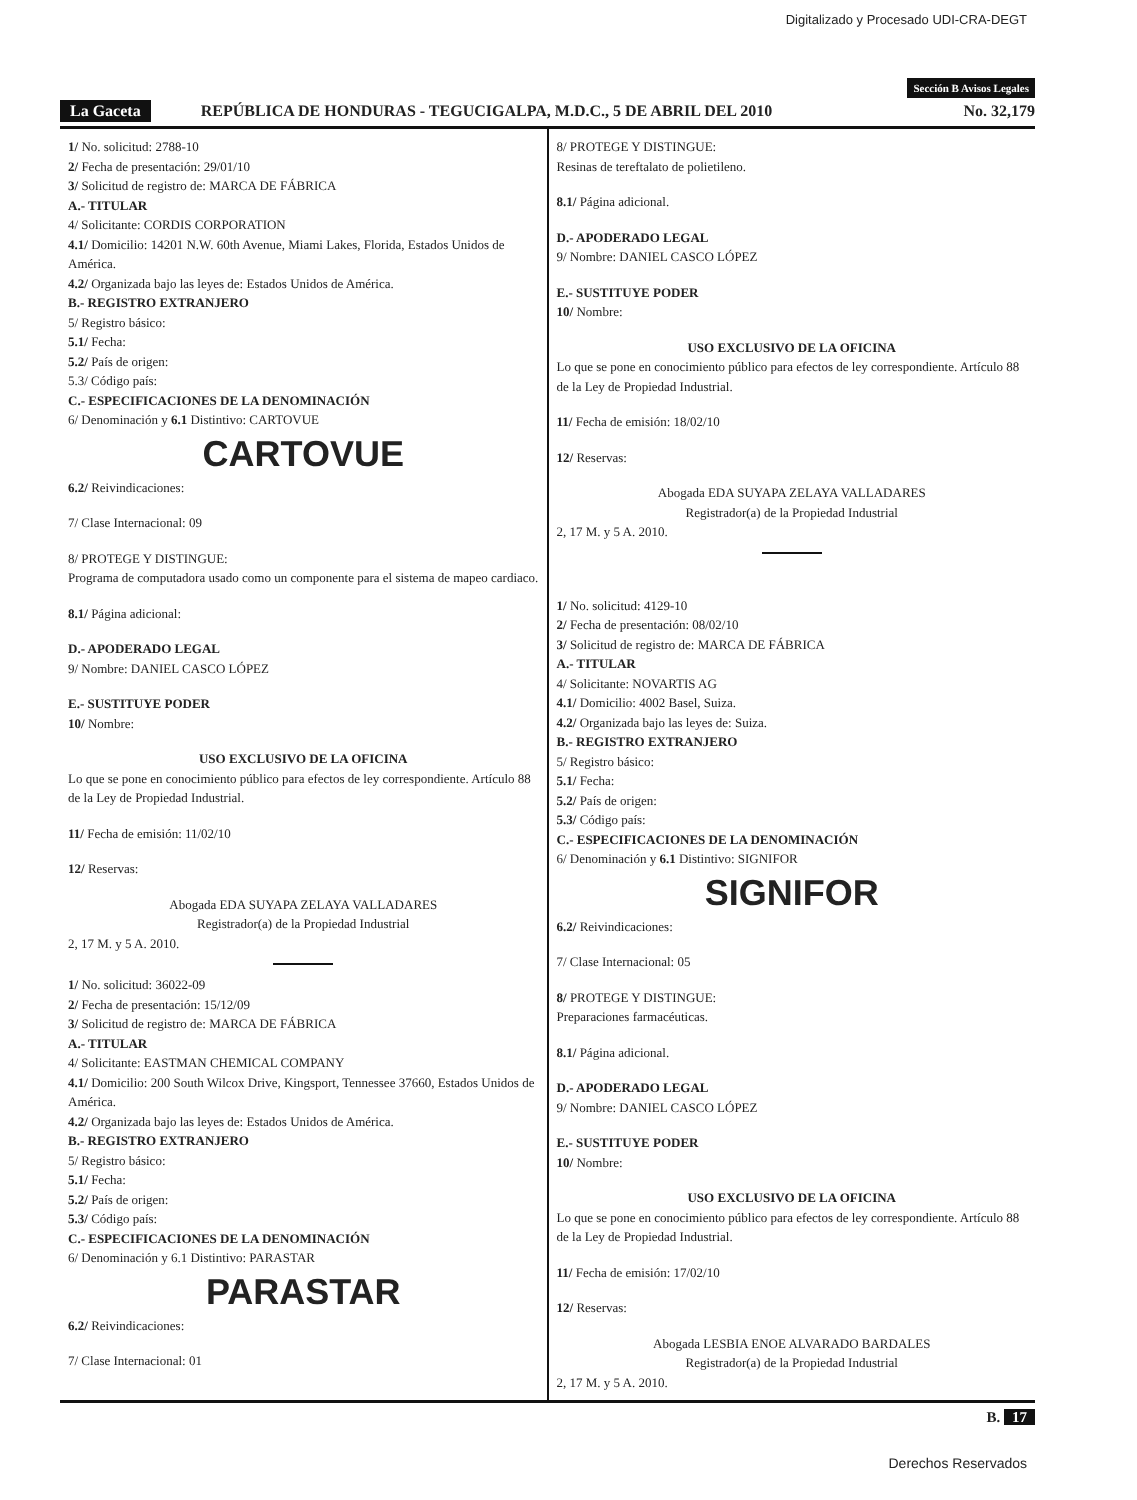Digitalizado y Procesado UDI-CRA-DEGT
Sección B Avisos Legales
La Gaceta REPÚBLICA DE HONDURAS - TEGUCIGALPA, M.D.C., 5 DE ABRIL DEL 2010 No. 32,179
1/ No. solicitud: 2788-10
2/ Fecha de presentación: 29/01/10
3/ Solicitud de registro de: MARCA DE FÁBRICA
A.- TITULAR
4/ Solicitante: CORDIS CORPORATION
4.1/ Domicilio: 14201 N.W. 60th Avenue, Miami Lakes, Florida, Estados Unidos de América.
4.2/ Organizada bajo las leyes de: Estados Unidos de América.
B.- REGISTRO EXTRANJERO
5/ Registro básico:
5.1/ Fecha:
5.2/ País de origen:
5.3/ Código país:
C.- ESPECIFICACIONES DE LA DENOMINACIÓN
6/ Denominación y 6.1 Distintivo: CARTOVUE
CARTOVUE
6.2/ Reivindicaciones:
7/ Clase Internacional: 09
8/ PROTEGE Y DISTINGUE:
Programa de computadora usado como un componente para el sistema de mapeo cardiaco.
8.1/ Página adicional:
D.- APODERADO LEGAL
9/ Nombre: DANIEL CASCO LÓPEZ
E.- SUSTITUYE PODER
10/ Nombre:
USO EXCLUSIVO DE LA OFICINA
Lo que se pone en conocimiento público para efectos de ley correspondiente. Artículo 88 de la Ley de Propiedad Industrial.
11/ Fecha de emisión: 11/02/10
12/ Reservas:
Abogada EDA SUYAPA ZELAYA VALLADARES
Registrador(a) de la Propiedad Industrial
2, 17 M. y 5 A. 2010.
1/ No. solicitud: 36022-09
2/ Fecha de presentación: 15/12/09
3/ Solicitud de registro de: MARCA DE FÁBRICA
A.- TITULAR
4/ Solicitante: EASTMAN CHEMICAL COMPANY
4.1/ Domicilio: 200 South Wilcox Drive, Kingsport, Tennessee 37660, Estados Unidos de América.
4.2/ Organizada bajo las leyes de: Estados Unidos de América.
B.- REGISTRO EXTRANJERO
5/ Registro básico:
5.1/ Fecha:
5.2/ País de origen:
5.3/ Código país:
C.- ESPECIFICACIONES DE LA DENOMINACIÓN
6/ Denominación y 6.1 Distintivo: PARASTAR
PARASTAR
6.2/ Reivindicaciones:
7/ Clase Internacional: 01
8/ PROTEGE Y DISTINGUE:
Resinas de tereftalato de polietileno.
8.1/ Página adicional.
D.- APODERADO LEGAL
9/ Nombre: DANIEL CASCO LÓPEZ
E.- SUSTITUYE PODER
10/ Nombre:
USO EXCLUSIVO DE LA OFICINA
Lo que se pone en conocimiento público para efectos de ley correspondiente. Artículo 88 de la Ley de Propiedad Industrial.
11/ Fecha de emisión: 18/02/10
12/ Reservas:
Abogada EDA SUYAPA ZELAYA VALLADARES
Registrador(a) de la Propiedad Industrial
2, 17 M. y 5 A. 2010.
1/ No. solicitud: 4129-10
2/ Fecha de presentación: 08/02/10
3/ Solicitud de registro de: MARCA DE FÁBRICA
A.- TITULAR
4/ Solicitante: NOVARTIS AG
4.1/ Domicilio: 4002 Basel, Suiza.
4.2/ Organizada bajo las leyes de: Suiza.
B.- REGISTRO EXTRANJERO
5/ Registro básico:
5.1/ Fecha:
5.2/ País de origen:
5.3/ Código país:
C.- ESPECIFICACIONES DE LA DENOMINACIÓN
6/ Denominación y 6.1 Distintivo: SIGNIFOR
SIGNIFOR
6.2/ Reivindicaciones:
7/ Clase Internacional: 05
8/ PROTEGE Y DISTINGUE:
Preparaciones farmacéuticas.
8.1/ Página adicional.
D.- APODERADO LEGAL
9/ Nombre: DANIEL CASCO LÓPEZ
E.- SUSTITUYE PODER
10/ Nombre:
USO EXCLUSIVO DE LA OFICINA
Lo que se pone en conocimiento público para efectos de ley correspondiente. Artículo 88 de la Ley de Propiedad Industrial.
11/ Fecha de emisión: 17/02/10
12/ Reservas:
Abogada LESBIA ENOE ALVARADO BARDALES
Registrador(a) de la Propiedad Industrial
2, 17 M. y 5 A. 2010.
B. 17
Derechos Reservados